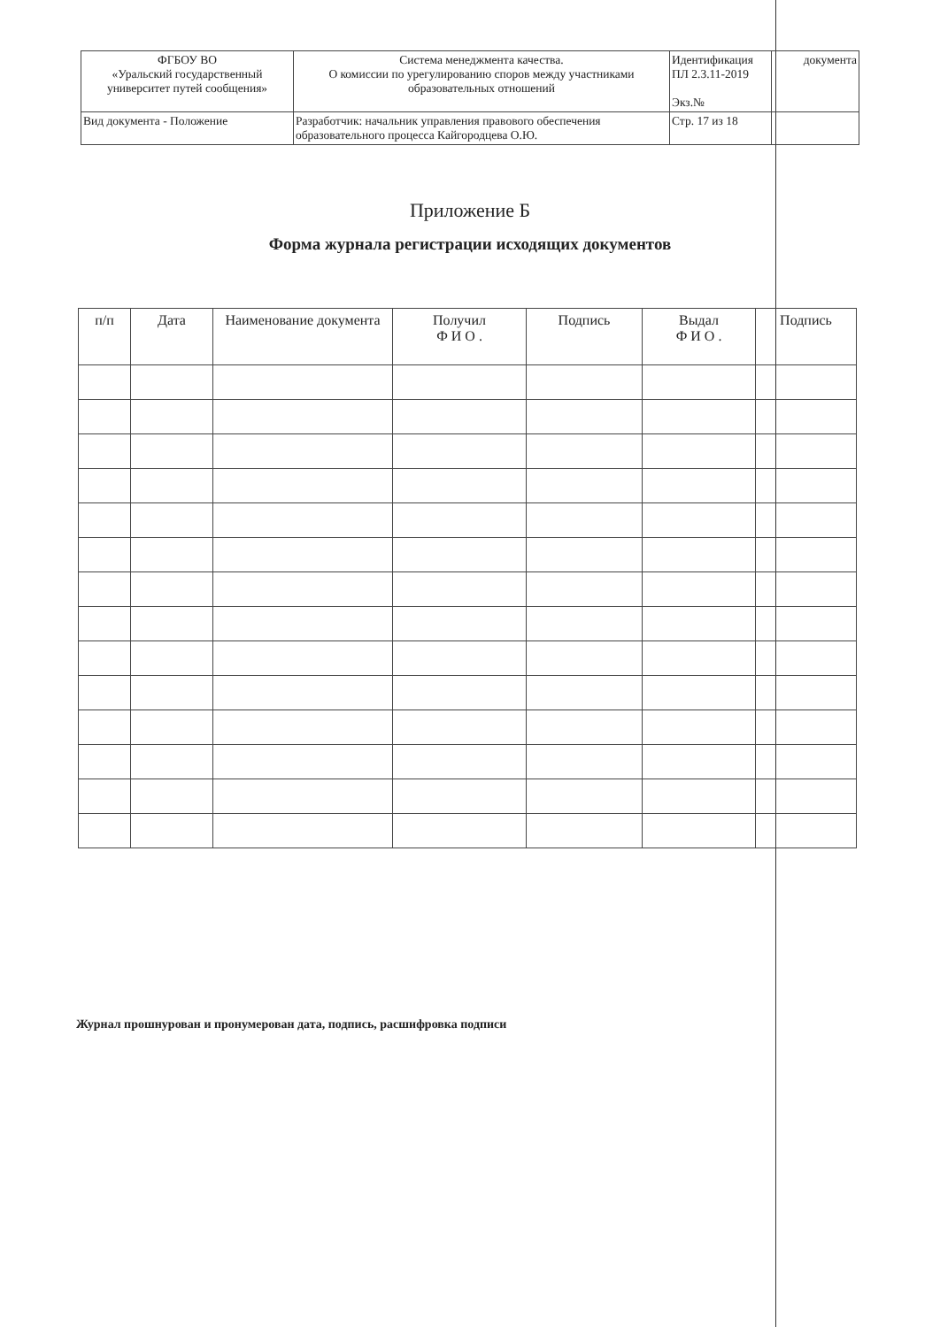| ФГБОУ ВО «Уральский государственный университет путей сообщения» | Система менеджмента качества. О комиссии по урегулированию споров между участниками образовательных отношений | Идентификация ПЛ 2.3.11-2019 Экз.№ | документа |
| Вид документа - Положение | Разработчик: начальник управления правового обеспечения образовательного процесса Кайгородцева О.Ю. | Стр. 17 из 18 | |
Приложение Б
Форма журнала регистрации исходящих документов
| п/п | Дата | Наименование документа | Получил Ф И О . | Подпись | Выдал Ф И О . | Подпись |
| --- | --- | --- | --- | --- | --- | --- |
Журнал прошнурован и пронумерован дата, подпись, расшифровка подписи